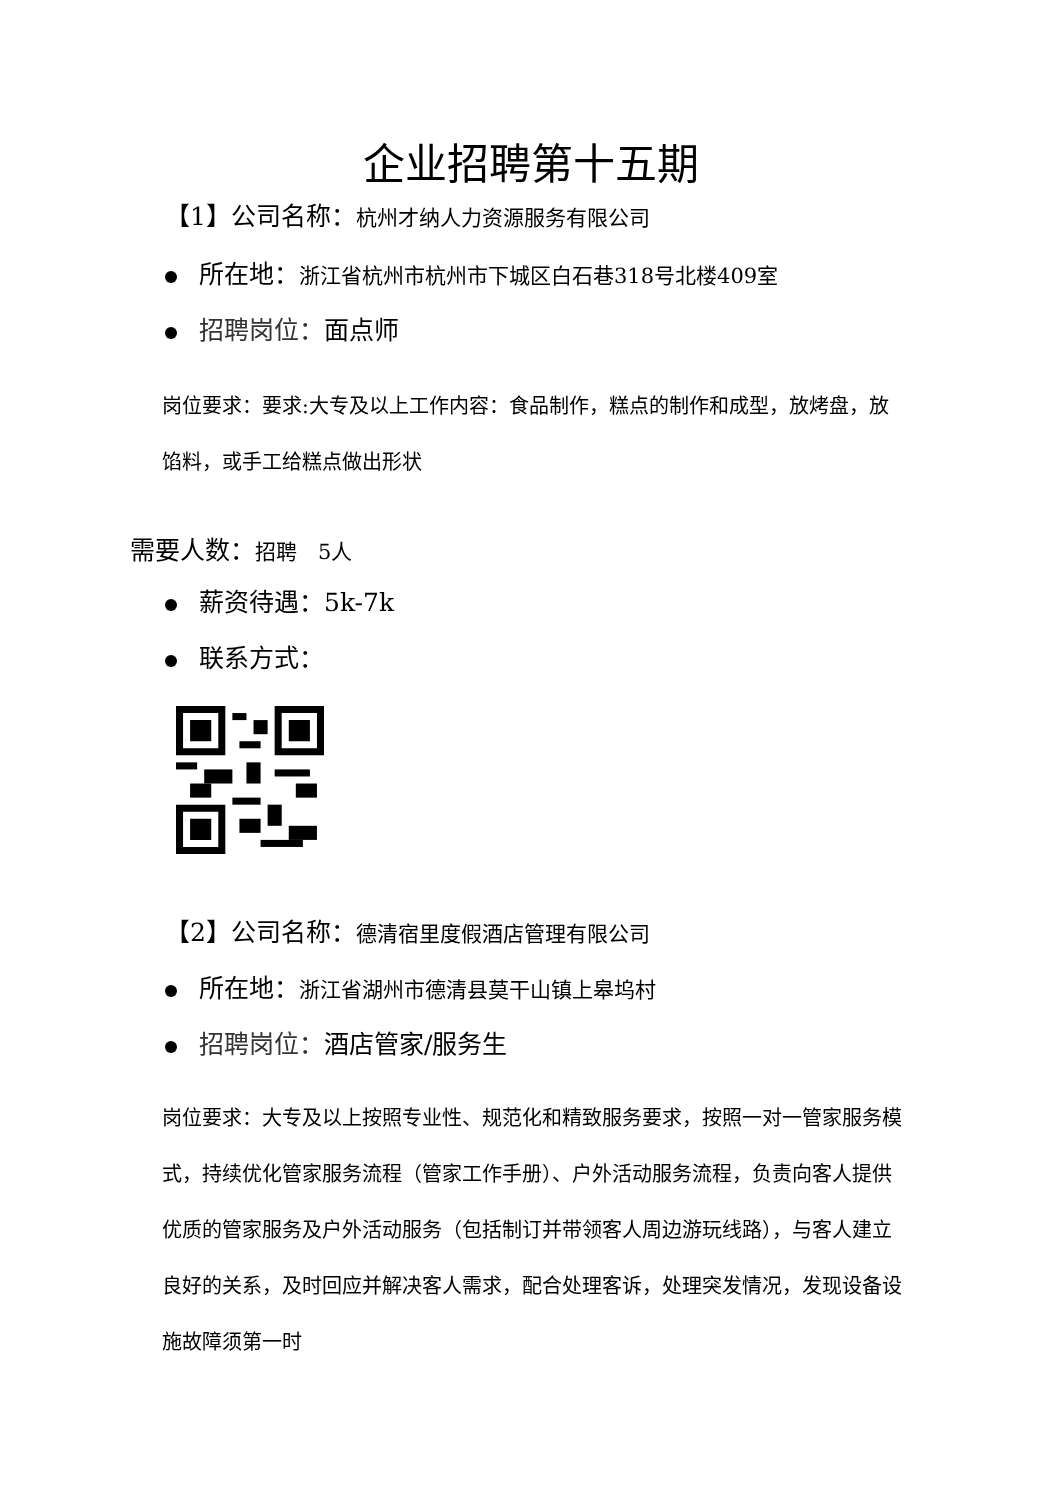企业招聘第十五期
【1】公司名称：杭州才纳人力资源服务有限公司
所在地：浙江省杭州市杭州市下城区白石巷318号北楼409室
招聘岗位：面点师
岗位要求：要求:大专及以上工作内容：食品制作，糕点的制作和成型，放烤盘，放馅料，或手工给糕点做出形状
需要人数：招聘　5人
薪资待遇：5k-7k
联系方式：
【2】公司名称：德清宿里度假酒店管理有限公司
所在地：浙江省湖州市德清县莫干山镇上皋坞村
招聘岗位：酒店管家/服务生
岗位要求：大专及以上按照专业性、规范化和精致服务要求，按照一对一管家服务模式，持续优化管家服务流程（管家工作手册）、户外活动服务流程，负责向客人提供优质的管家服务及户外活动服务（包括制订并带领客人周边游玩线路），与客人建立良好的关系，及时回应并解决客人需求，配合处理客诉，处理突发情况，发现设备设施故障须第一时